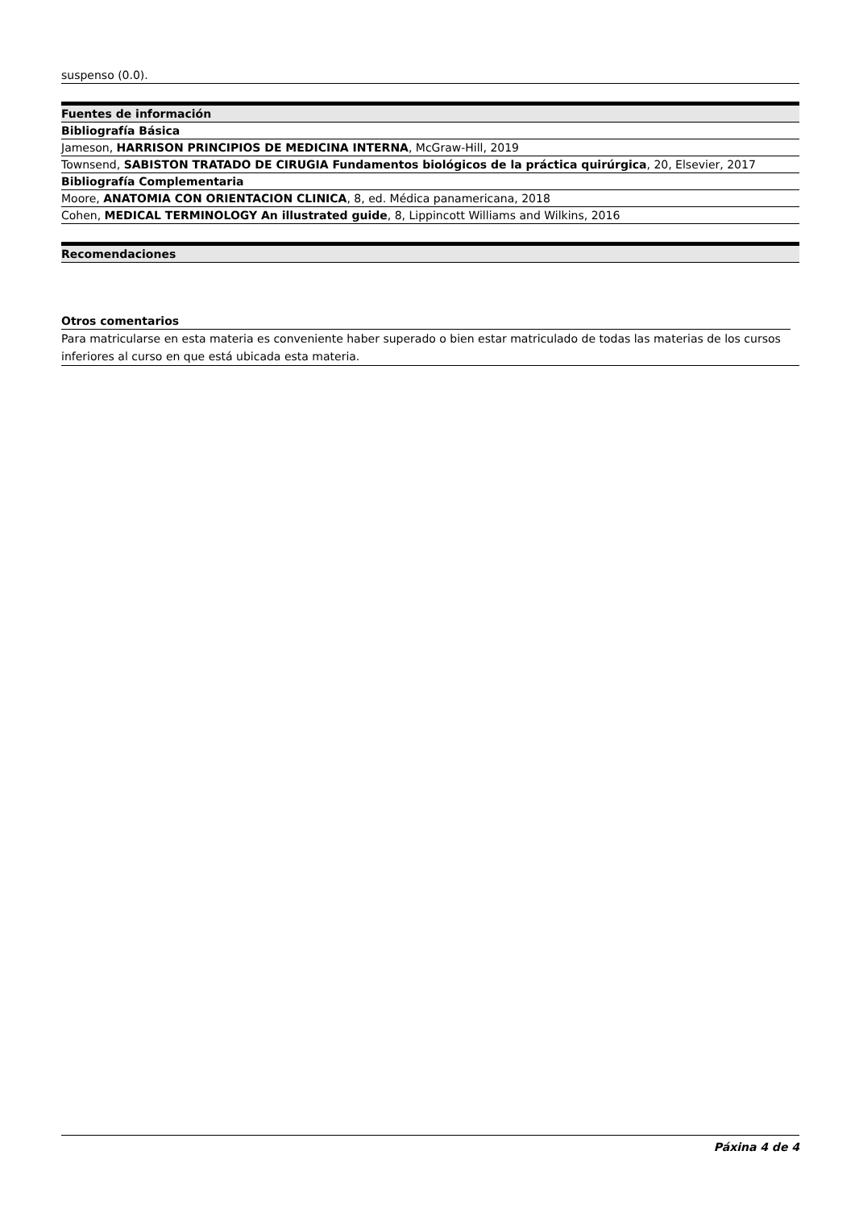suspenso (0.0).
| Fuentes de información |
| --- |
| Bibliografía Básica |
| Jameson, HARRISON PRINCIPIOS DE MEDICINA INTERNA , McGraw-Hill, 2019 |
| Townsend, SABISTON TRATADO DE CIRUGIA Fundamentos biológicos de la práctica quirúrgica , 20, Elsevier, 2017 |
| Bibliografía Complementaria |
| Moore, ANATOMIA CON ORIENTACION CLINICA , 8, ed. Médica panamericana, 2018 |
| Cohen, MEDICAL TERMINOLOGY An illustrated guide , 8, Lippincott Williams and Wilkins, 2016 |
| Recomendaciones |
| --- |
Otros comentarios
Para matricularse en esta materia es conveniente haber superado o bien estar matriculado de todas las materias de los cursos inferiores al curso en que está ubicada esta materia.
Páxina 4 de 4